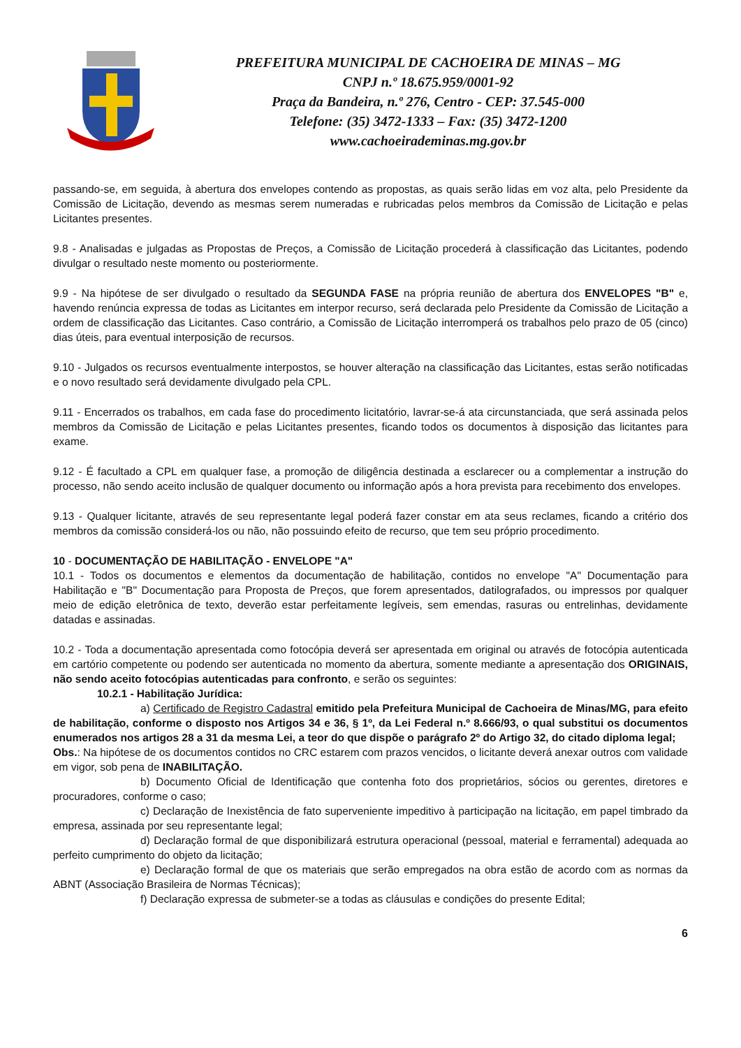PREFEITURA MUNICIPAL DE CACHOEIRA DE MINAS – MG
CNPJ n.º 18.675.959/0001-92
Praça da Bandeira, n.º 276, Centro - CEP: 37.545-000
Telefone: (35) 3472-1333 – Fax: (35) 3472-1200
www.cachoeirademinas.mg.gov.br
passando-se, em seguida, à abertura dos envelopes contendo as propostas, as quais serão lidas em voz alta, pelo Presidente da Comissão de Licitação, devendo as mesmas serem numeradas e rubricadas pelos membros da Comissão de Licitação e pelas Licitantes presentes.
9.8 - Analisadas e julgadas as Propostas de Preços, a Comissão de Licitação procederá à classificação das Licitantes, podendo divulgar o resultado neste momento ou posteriormente.
9.9 - Na hipótese de ser divulgado o resultado da SEGUNDA FASE na própria reunião de abertura dos ENVELOPES "B" e, havendo renúncia expressa de todas as Licitantes em interpor recurso, será declarada pelo Presidente da Comissão de Licitação a ordem de classificação das Licitantes. Caso contrário, a Comissão de Licitação interromperá os trabalhos pelo prazo de 05 (cinco) dias úteis, para eventual interposição de recursos.
9.10 - Julgados os recursos eventualmente interpostos, se houver alteração na classificação das Licitantes, estas serão notificadas e o novo resultado será devidamente divulgado pela CPL.
9.11 - Encerrados os trabalhos, em cada fase do procedimento licitatório, lavrar-se-á ata circunstanciada, que será assinada pelos membros da Comissão de Licitação e pelas Licitantes presentes, ficando todos os documentos à disposição das licitantes para exame.
9.12 - É facultado a CPL em qualquer fase, a promoção de diligência destinada a esclarecer ou a complementar a instrução do processo, não sendo aceito inclusão de qualquer documento ou informação após a hora prevista para recebimento dos envelopes.
9.13 - Qualquer licitante, através de seu representante legal poderá fazer constar em ata seus reclames, ficando a critério dos membros da comissão considerá-los ou não, não possuindo efeito de recurso, que tem seu próprio procedimento.
10 - DOCUMENTAÇÃO DE HABILITAÇÃO - ENVELOPE "A"
10.1 - Todos os documentos e elementos da documentação de habilitação, contidos no envelope "A" Documentação para Habilitação e "B" Documentação para Proposta de Preços, que forem apresentados, datilografados, ou impressos por qualquer meio de edição eletrônica de texto, deverão estar perfeitamente legíveis, sem emendas, rasuras ou entrelinhas, devidamente datadas e assinadas.
10.2 - Toda a documentação apresentada como fotocópia deverá ser apresentada em original ou através de fotocópia autenticada em cartório competente ou podendo ser autenticada no momento da abertura, somente mediante a apresentação dos ORIGINAIS, não sendo aceito fotocópias autenticadas para confronto, e serão os seguintes:
10.2.1 - Habilitação Jurídica:
a) Certificado de Registro Cadastral emitido pela Prefeitura Municipal de Cachoeira de Minas/MG, para efeito de habilitação, conforme o disposto nos Artigos 34 e 36, § 1º, da Lei Federal n.º 8.666/93, o qual substitui os documentos enumerados nos artigos 28 a 31 da mesma Lei, a teor do que dispõe o parágrafo 2º do Artigo 32, do citado diploma legal;
Obs.: Na hipótese de os documentos contidos no CRC estarem com prazos vencidos, o licitante deverá anexar outros com validade em vigor, sob pena de INABILITAÇÃO.
b) Documento Oficial de Identificação que contenha foto dos proprietários, sócios ou gerentes, diretores e procuradores, conforme o caso;
c) Declaração de Inexistência de fato superveniente impeditivo à participação na licitação, em papel timbrado da empresa, assinada por seu representante legal;
d) Declaração formal de que disponibilizará estrutura operacional (pessoal, material e ferramental) adequada ao perfeito cumprimento do objeto da licitação;
e) Declaração formal de que os materiais que serão empregados na obra estão de acordo com as normas da ABNT (Associação Brasileira de Normas Técnicas);
f) Declaração expressa de submeter-se a todas as cláusulas e condições do presente Edital;
6